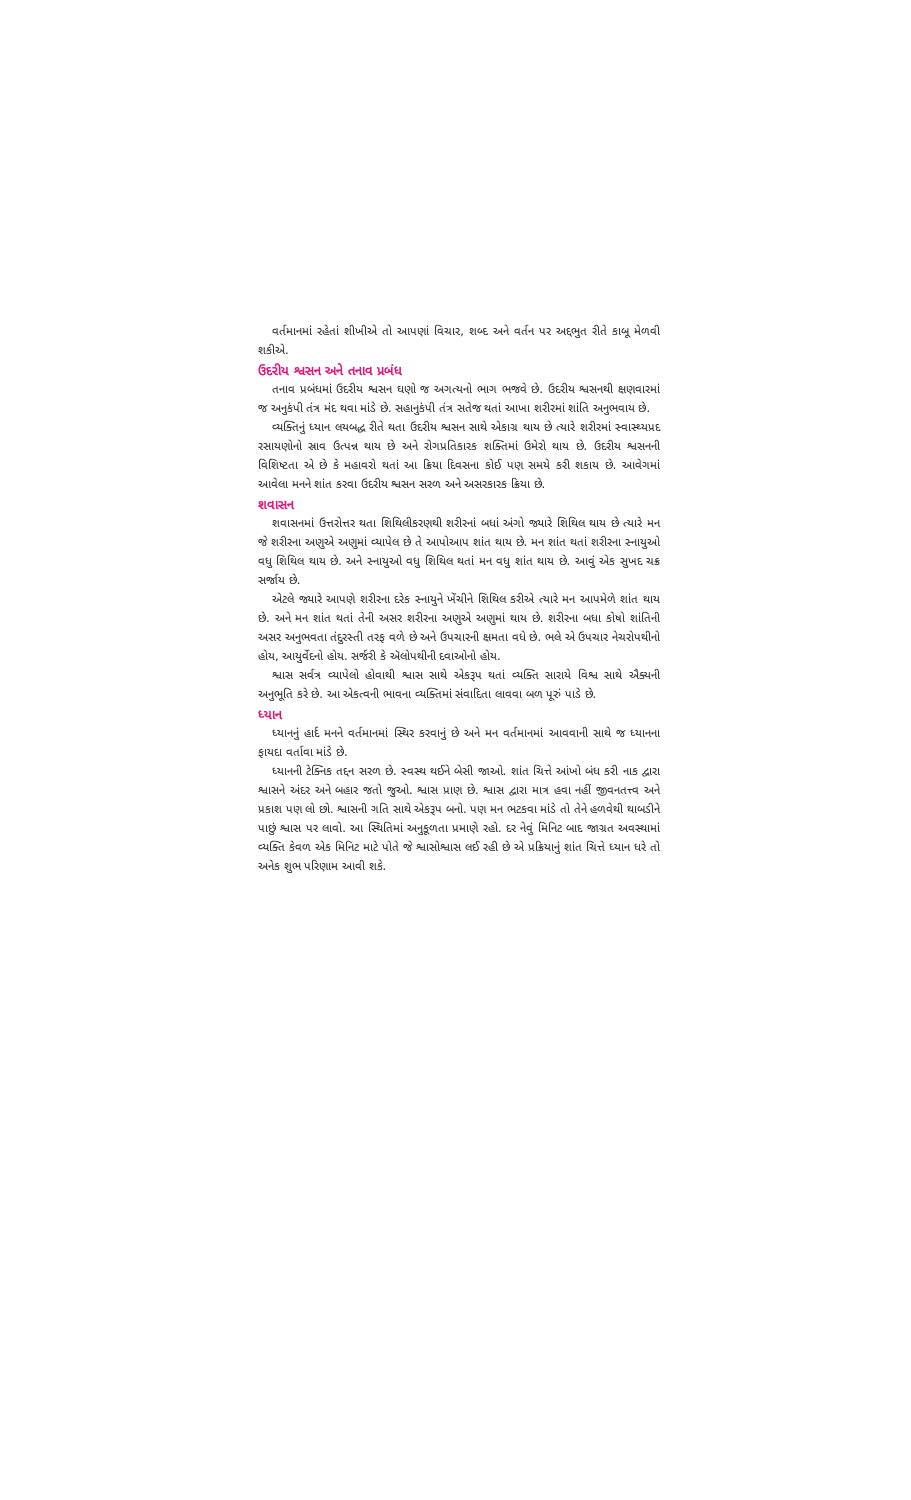વર્તમાનમાં રહેતાં શીખીએ તો આપણાં વિચાર, શબ્દ અને વર્તન પર અદ્દભુત રીતે કાબૂ મેળવી શકીએ.
ઉદરીય શ્વસન અને તનાવ પ્રબંધ
તનાવ પ્રબંધમાં ઉદરીય શ્વસન ઘણો જ અગત્યનો ભાગ ભજવે છે. ઉદરીય શ્વસનથી ક્ષણવારમાં જ અનુકંપી તંત્ર મંદ થવા માંડે છે. સહાનુકંપી તંત્ર સતેજ થતાં આખા શરીરમાં શાંતિ અનુભવાય છે.
વ્યક્તિનું ધ્યાન લયબદ્ધ રીતે થતા ઉદરીય શ્વસન સાથે એકાગ્ર થાય છે ત્યારે શરીરમાં સ્વાસ્થ્યપ્રદ રસાયણોનો સ્રાવ ઉત્પન્ન થાય છે અને રોગપ્રતિકારક શક્તિમાં ઉમેરો થાય છે. ઉદરીય શ્વસનની વિશિષ્ટતા એ છે કે મહાવરો થતાં આ ક્રિયા દિવસના કોઈ પણ સમયે કરી શકાય છે. આવેગમાં આવેલા મનને શાંત કરવા ઉદરીય શ્વસન સરળ અને અસરકારક ક્રિયા છે.
શવાસન
શવાસનમાં ઉત્તરોત્તર થતા શિથિલીકરણથી શરીરનાં બધાં અંગો જ્યારે શિથિલ થાય છે ત્યારે મન જે શરીરના અણુએ અણુમાં વ્યાપેલ છે તે આપોઆપ શાંત થાય છે. મન શાંત થતાં શરીરના સ્નાયુઓ વધુ શિથિલ થાય છે. અને સ્નાયુઓ વધુ શિથિલ થતાં મન વધુ શાંત થાય છે. આવું એક સુખદ ચક્ર સર્જાય છે.
એટલે જ્યારે આપણે શરીરના દરેક સ્નાયુને ખેંચીને શિથિલ કરીએ ત્યારે મન આપમેળે શાંત થાય છે. અને મન શાંત થતાં તેની અસર શરીરના અણુએ અણુમાં થાય છે. શરીરના બધા કોષો શાંતિની અસર અનુભવતા તંદુરસ્તી તરફ વળે છે અને ઉપચારની ક્ષમતા વધે છે. ભલે એ ઉપચાર નેચરોપથીનો હોય, આયુર્વેદનો હોય. સર્જરી કે ઍલોપથીની દવાઓનો હોય.
શ્વાસ સર્વત્ર વ્યાપેલો હોવાથી શ્વાસ સાથે એકરૂપ થતાં વ્યક્તિ સારાયે વિશ્વ સાથે ઐક્યની અનુભૂતિ કરે છે. આ એકત્વની ભાવના વ્યક્તિમાં સંવાદિતા લાવવા બળ પૂરું પાડે છે.
ધ્યાન
ધ્યાનનું હાર્દ મનને વર્તમાનમાં સ્થિર કરવાનું છે અને મન વર્તમાનમાં આવવાની સાથે જ ધ્યાનના ફાયદા વર્તાવા માંડે છે.
ધ્યાનની ટેક્નિક તદ્દન સરળ છે. સ્વસ્થ થઈને બેસી જાઓ. શાંત ચિત્તે આંખો બંધ કરી નાક દ્વારા શ્વાસને અંદર અને બહાર જતો જુઓ. શ્વાસ પ્રાણ છે. શ્વાસ દ્વારા માત્ર હવા નહીં જીવનતત્ત્વ અને પ્રકાશ પણ લો છો. શ્વાસની ગતિ સાથે એકરૂપ બનો. પણ મન ભટકવા માંડે તો તેને હળવેથી થાબડીને પાછું શ્વાસ પર લાવો. આ સ્થિતિમાં અનુકૂળતા પ્રમાણે રહો. દર નેવું મિનિટ બાદ જાગ્રત અવસ્થામાં વ્યક્તિ કેવળ એક મિનિટ માટે પોતે જે શ્વાસોશ્વાસ લઈ રહી છે એ પ્રક્રિયાનું શાંત ચિત્તે ધ્યાન ધરે તો અનેક શુભ પરિણામ આવી શકે.